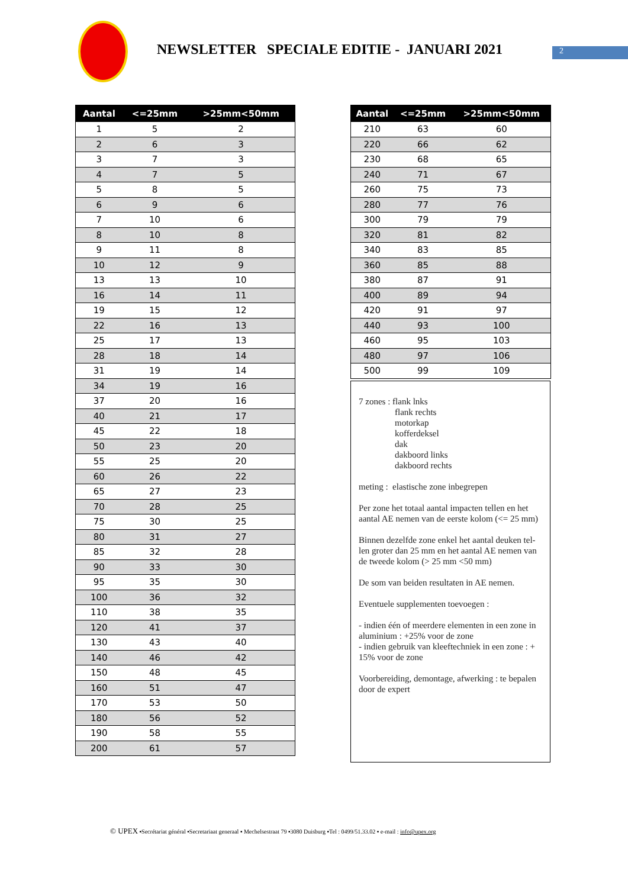NEWSLETTER SPECIALE EDITIE - JANUARI 2021
2
| Aantal | <=25mm | >25mm<50mm |
| --- | --- | --- |
| 1 | 5 | 2 |
| 2 | 6 | 3 |
| 3 | 7 | 3 |
| 4 | 7 | 5 |
| 5 | 8 | 5 |
| 6 | 9 | 6 |
| 7 | 10 | 6 |
| 8 | 10 | 8 |
| 9 | 11 | 8 |
| 10 | 12 | 9 |
| 13 | 13 | 10 |
| 16 | 14 | 11 |
| 19 | 15 | 12 |
| 22 | 16 | 13 |
| 25 | 17 | 13 |
| 28 | 18 | 14 |
| 31 | 19 | 14 |
| 34 | 19 | 16 |
| 37 | 20 | 16 |
| 40 | 21 | 17 |
| 45 | 22 | 18 |
| 50 | 23 | 20 |
| 55 | 25 | 20 |
| 60 | 26 | 22 |
| 65 | 27 | 23 |
| 70 | 28 | 25 |
| 75 | 30 | 25 |
| 80 | 31 | 27 |
| 85 | 32 | 28 |
| 90 | 33 | 30 |
| 95 | 35 | 30 |
| 100 | 36 | 32 |
| 110 | 38 | 35 |
| 120 | 41 | 37 |
| 130 | 43 | 40 |
| 140 | 46 | 42 |
| 150 | 48 | 45 |
| 160 | 51 | 47 |
| 170 | 53 | 50 |
| 180 | 56 | 52 |
| 190 | 58 | 55 |
| 200 | 61 | 57 |
| Aantal | <=25mm | >25mm<50mm |
| --- | --- | --- |
| 210 | 63 | 60 |
| 220 | 66 | 62 |
| 230 | 68 | 65 |
| 240 | 71 | 67 |
| 260 | 75 | 73 |
| 280 | 77 | 76 |
| 300 | 79 | 79 |
| 320 | 81 | 82 |
| 340 | 83 | 85 |
| 360 | 85 | 88 |
| 380 | 87 | 91 |
| 400 | 89 | 94 |
| 420 | 91 | 97 |
| 440 | 93 | 100 |
| 460 | 95 | 103 |
| 480 | 97 | 106 |
| 500 | 99 | 109 |
7 zones : flank lnks
flank rechts
motorkap
kofferdeksel
dak
dakboord links
dakboord rechts
meting : elastische zone inbegrepen
Per zone het totaal aantal impacten tellen en het aantal AE nemen van de eerste kolom (<= 25 mm)
Binnen dezelfde zone enkel het aantal deuken tel-len groter dan 25 mm en het aantal AE nemen van de tweede kolom (> 25 mm <50 mm)
De som van beiden resultaten in AE nemen.
Eventuele supplementen toevoegen :
- indien één of meerdere elementen in een zone in aluminium : +25% voor de zone
- indien gebruik van kleeftechniek in een zone : + 15% voor de zone
Voorbereiding, demontage, afwerking : te bepalen door de expert
© UPEX ▪Secrétariat général ▪Secretariaat generaal ▪ Mechelsestraat 79 ▪3080 Duisburg ▪Tel : 0499/51.33.02 ▪ e-mail : info@upex.org